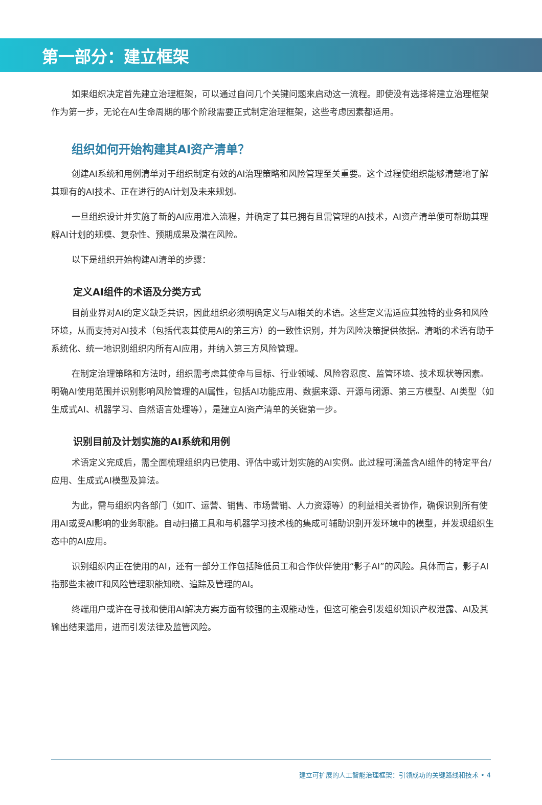第一部分：建立框架
如果组织决定首先建立治理框架，可以通过自问几个关键问题来启动这一流程。即使没有选择将建立治理框架作为第一步，无论在AI生命周期的哪个阶段需要正式制定治理框架，这些考虑因素都适用。
组织如何开始构建其AI资产清单？
创建AI系统和用例清单对于组织制定有效的AI治理策略和风险管理至关重要。这个过程使组织能够清楚地了解其现有的AI技术、正在进行的AI计划及未来规划。
一旦组织设计并实施了新的AI应用准入流程，并确定了其已拥有且需管理的AI技术，AI资产清单便可帮助其理解AI计划的规模、复杂性、预期成果及潜在风险。
以下是组织开始构建AI清单的步骤：
定义AI组件的术语及分类方式
目前业界对AI的定义缺乏共识，因此组织必须明确定义与AI相关的术语。这些定义需适应其独特的业务和风险环境，从而支持对AI技术（包括代表其使用AI的第三方）的一致性识别，并为风险决策提供依据。清晰的术语有助于系统化、统一地识别组织内所有AI应用，并纳入第三方风险管理。
在制定治理策略和方法时，组织需考虑其使命与目标、行业领域、风险容忍度、监管环境、技术现状等因素。明确AI使用范围并识别影响风险管理的AI属性，包括AI功能应用、数据来源、开源与闭源、第三方模型、AI类型（如生成式AI、机器学习、自然语言处理等），是建立AI资产清单的关键第一步。
识别目前及计划实施的AI系统和用例
术语定义完成后，需全面梳理组织内已使用、评估中或计划实施的AI实例。此过程可涵盖含AI组件的特定平台/应用、生成式AI模型及算法。
为此，需与组织内各部门（如IT、运营、销售、市场营销、人力资源等）的利益相关者协作，确保识别所有使用AI或受AI影响的业务职能。自动扫描工具和与机器学习技术栈的集成可辅助识别开发环境中的模型，并发现组织生态中的AI应用。
识别组织内正在使用的AI，还有一部分工作包括降低员工和合作伙伴使用“影子AI”的风险。具体而言，影子AI指那些未被IT和风险管理职能知晓、追踪及管理的AI。
终端用户或许在寻找和使用AI解决方案方面有较强的主观能动性，但这可能会引发组织知识产权泄露、AI及其输出结果滥用，进而引发法律及监管风险。
建立可扩展的人工智能治理框架：引领成功的关键路线和技术 • 4